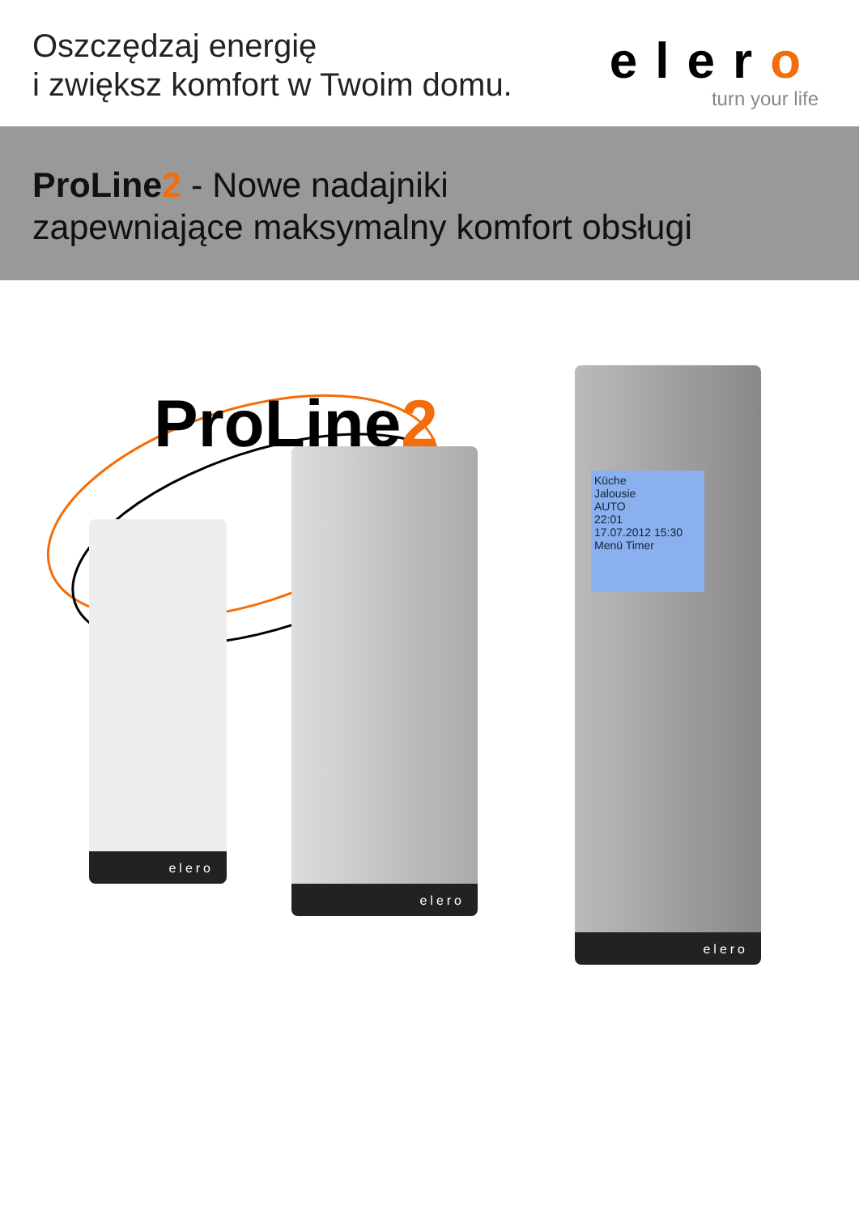Oszczędzaj energię
i zwiększ komfort w Twoim domu.
elero
turn your life
ProLine2 - Nowe nadajniki
zapewniające maksymalny komfort obsługi
ProLine2
elero
elero
Küche
Jalousie
AUTO
22:01
17.07.2012 15:30
Menü Timer
elero